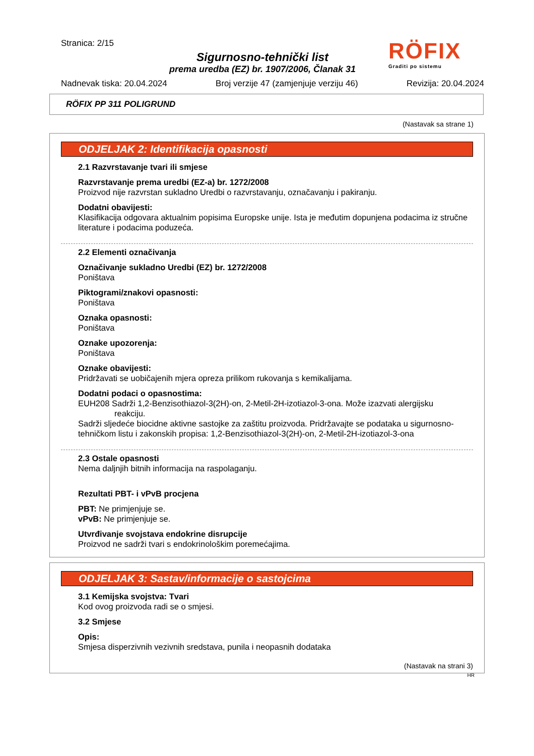RÖFIX
Graditi po sistemu
Stranica: 2/15
Sigurnosno-tehnički list
prema uredba (EZ) br. 1907/2006, Članak 31
Nadnevak tiska: 20.04.2024 Broj verzije 47 (zamjenjuje verziju 46) Revizija: 20.04.2024
RÖFIX PP 311 POLIGRUND
(Nastavak sa strane 1)
ODJELJAK 2: Identifikacija opasnosti
2.1 Razvrstavanje tvari ili smjese
Razvrstavanje prema uredbi (EZ-a) br. 1272/2008
Proizvod nije razvrstan sukladno Uredbi o razvrstavanju, označavanju i pakiranju.
Dodatni obavijesti:
Klasifikacija odgovara aktualnim popisima Europske unije. Ista je međutim dopunjena podacima iz stručne literature i podacima poduzeća.
2.2 Elementi označivanja
Označivanje sukladno Uredbi (EZ) br. 1272/2008
Poništava
Piktogrami/znakovi opasnosti:
Poništava
Oznaka opasnosti:
Poništava
Oznake upozorenja:
Poništava
Oznake obavijesti:
Pridržavati se uobičajenih mjera opreza prilikom rukovanja s kemikalijama.
Dodatni podaci o opasnostima:
EUH208 Sadrži 1,2-Benzisothiazol-3(2H)-on, 2-Metil-2H-izotiazol-3-ona. Može izazvati alergijsku
reakciju.
Sadrži sljedeće biocidne aktivne sastojke za zaštitu proizvoda. Pridržavajte se podataka u sigurnosno-tehničkom listu i zakonskih propisa: 1,2-Benzisothiazol-3(2H)-on, 2-Metil-2H-izotiazol-3-ona
2.3 Ostale opasnosti
Nema daljnjih bitnih informacija na raspolaganju.
Rezultati PBT- i vPvB procjena
PBT: Ne primjenjuje se.
vPvB: Ne primjenjuje se.
Utvrđivanje svojstava endokrine disrupcije
Proizvod ne sadrži tvari s endokrinološkim poremećajima.
ODJELJAK 3: Sastav/informacije o sastojcima
3.1 Kemijska svojstva: Tvari
Kod ovog proizvoda radi se o smjesi.
3.2 Smjese
Opis:
Smjesa disperzivnih vezivnih sredstava, punila i neopasnih dodataka
(Nastavak na strani 3)
HR